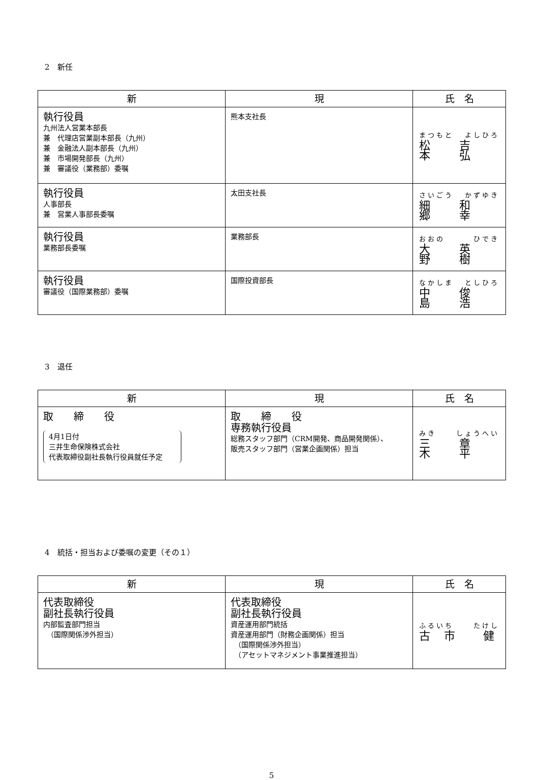2　新任
| 新 | 現 | 氏 名 |
| --- | --- | --- |
| 執行役員 九州法人営業本部長 兼 代理店営業副本部長（九州） 兼 金融法人副本部長（九州） 兼 市場開発部長（九州） 兼 審議役（業務部）委嘱 | 熊本支社長 | まつもと よしひろ 松 本 吉 弘 |
| 執行役員 人事部長 兼 営業人事部長委嘱 | 太田支社長 | さいごう かずゆき 細 郷 和 幸 |
| 執行役員 業務部長委嘱 | 業務部長 | おおの ひでき 大 野 英 樹 |
| 執行役員 審議役（国際業務部）委嘱 | 国際投資部長 | なかしま としひろ 中 島 俊 浩 |
3　退任
| 新 | 現 | 氏 名 |
| --- | --- | --- |
| 取 締 役 4月1日付 三井生命保険株式会社 代表取締役副社長執行役員就任予定 | 取 締 役 専務執行役員 総務スタッフ部門（CRM開発、商品開発関係）、 販売スタッフ部門（営業企画関係）担当 | みき しょうへい 三 木 章 平 |
4　統括・担当および委嘱の変更（その１）
| 新 | 現 | 氏 名 |
| --- | --- | --- |
| 代表取締役 副社長執行役員 内部監査部門担当 （国際関係渉外担当） | 代表取締役 副社長執行役員 資産運用部門統括 資産運用部門（財務企画関係）担当 （国際関係渉外担当） （アセットマネジメント事業推進担当） | ふるいち たけし 古 市 健 |
5